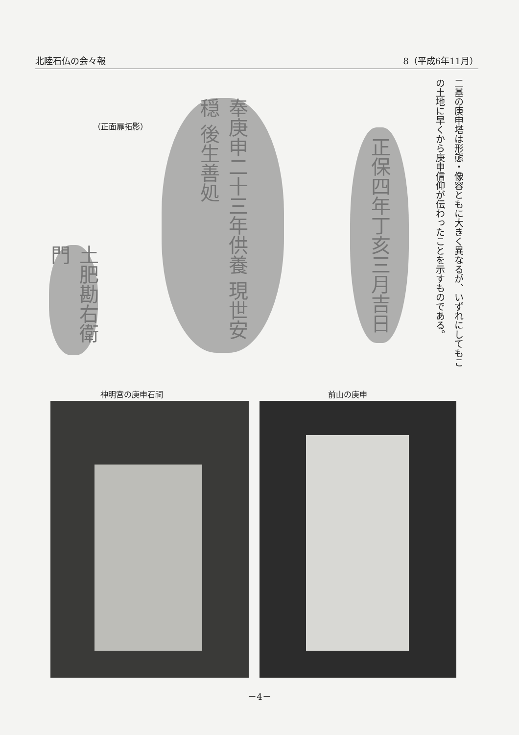北陸石仏の会々報 8（平成6年11月）
二基の庚申塔は形態・像容ともに大きく異なるが、いずれにしてもこの土地に早くから庚申信仰が伝わったことを示すものである。
（正面扉拓影）
正保四年丁亥三月吉日
奉庚申二十三年供養 現世安穏 後生善処
土肥勘右衛門
神明宮の庚申石祠 前山の庚申
－4－